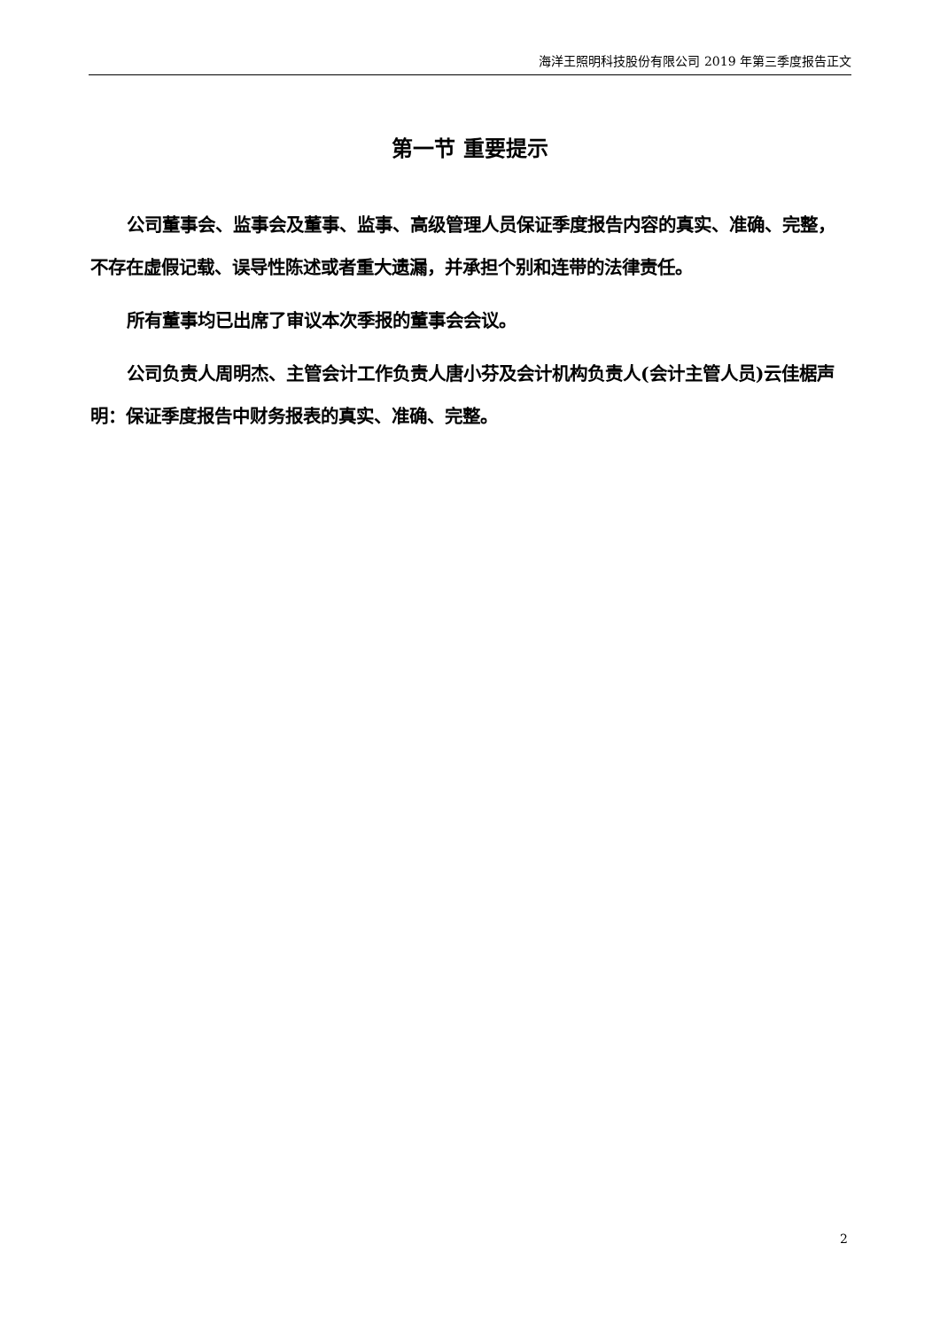海洋王照明科技股份有限公司 2019 年第三季度报告正文
第一节 重要提示
公司董事会、监事会及董事、监事、高级管理人员保证季度报告内容的真实、准确、完整，不存在虚假记载、误导性陈述或者重大遗漏，并承担个别和连带的法律责任。
所有董事均已出席了审议本次季报的董事会会议。
公司负责人周明杰、主管会计工作负责人唐小芬及会计机构负责人(会计主管人员)云佳椐声明：保证季度报告中财务报表的真实、准确、完整。
2